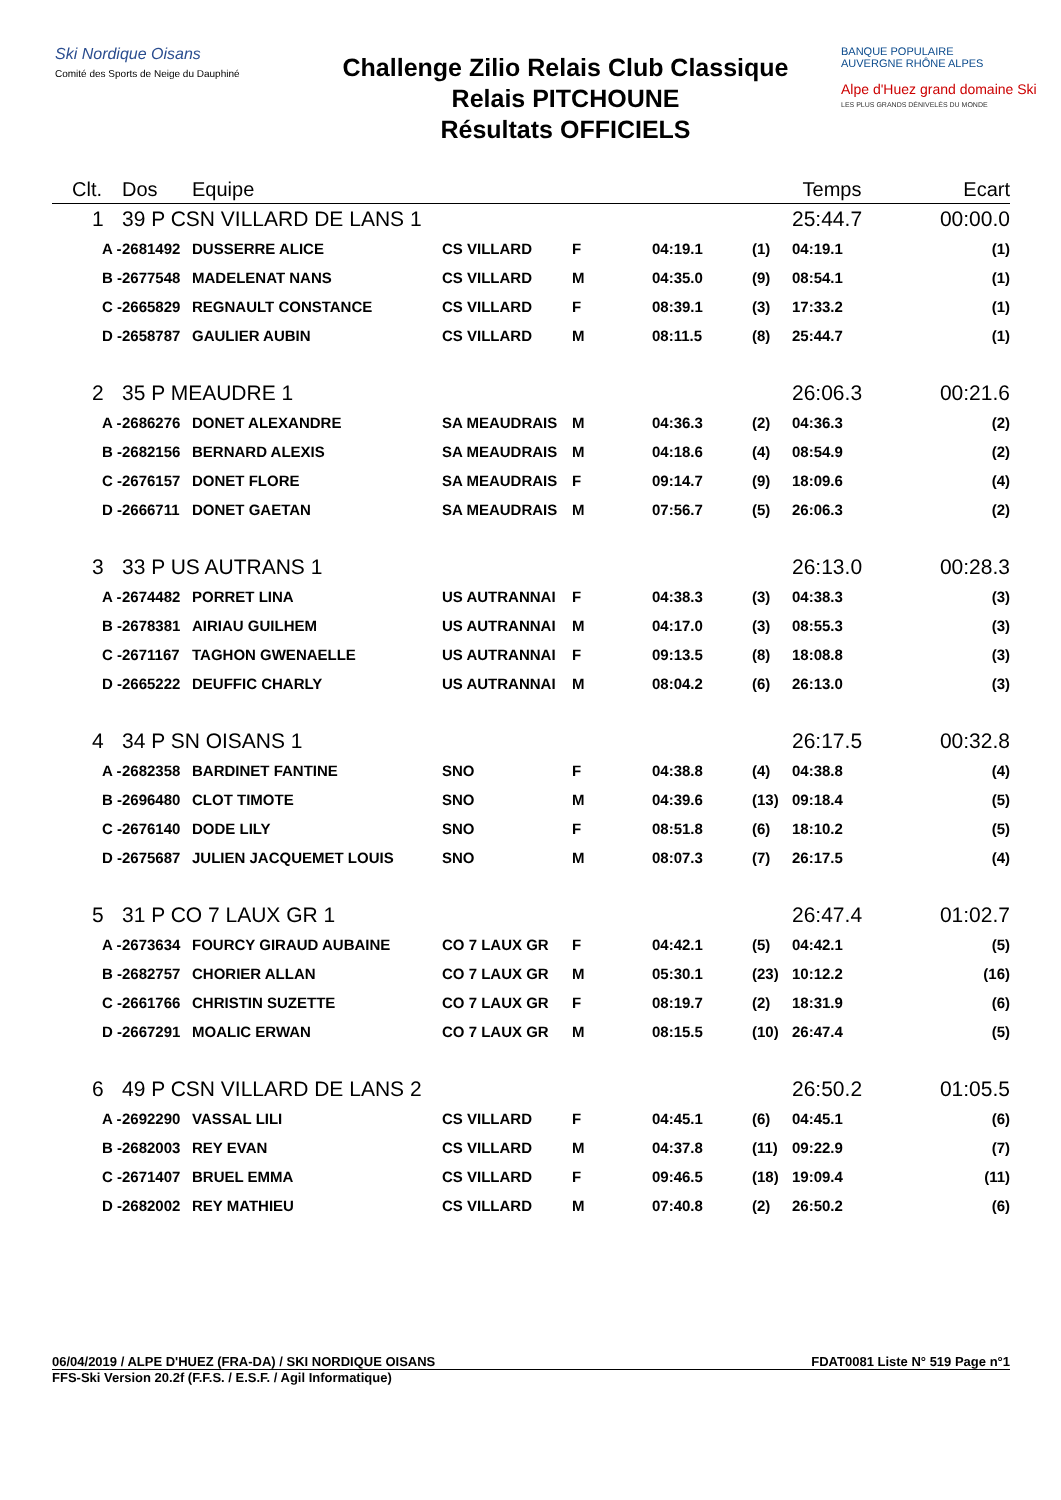Ski Nordique Oisans
Comité des Sports de Neige du Dauphiné
Challenge Zilio Relais Club Classique
Relais PITCHOUNE
Résultats OFFICIELS
BANQUE POPULAIRE
AUVERGNE RHÔNE ALPES
Alpe d'Huez grand domaine Ski
LES PLUS GRANDS DÉNIVELÉS DU MONDE
| Clt. | Dos | Equipe | | | | | Temps | Ecart |
| --- | --- | --- | --- | --- | --- | --- | --- | --- |
| 1 | 39 P CSN VILLARD DE LANS 1 | | | | | | 25:44.7 | 00:00.0 |
| A - | 2681492 | DUSSERRE ALICE | CS VILLARD | F | 04:19.1 | (1) | 04:19.1 | (1) |
| B - | 2677548 | MADELENAT NANS | CS VILLARD | M | 04:35.0 | (9) | 08:54.1 | (1) |
| C - | 2665829 | REGNAULT CONSTANCE | CS VILLARD | F | 08:39.1 | (3) | 17:33.2 | (1) |
| D - | 2658787 | GAULIER AUBIN | CS VILLARD | M | 08:11.5 | (8) | 25:44.7 | (1) |
| 2 | 35 P MEAUDRE 1 | | | | | | 26:06.3 | 00:21.6 |
| A - | 2686276 | DONET ALEXANDRE | SA MEAUDRAIS | M | 04:36.3 | (2) | 04:36.3 | (2) |
| B - | 2682156 | BERNARD ALEXIS | SA MEAUDRAIS | M | 04:18.6 | (4) | 08:54.9 | (2) |
| C - | 2676157 | DONET FLORE | SA MEAUDRAIS | F | 09:14.7 | (9) | 18:09.6 | (4) |
| D - | 2666711 | DONET GAETAN | SA MEAUDRAIS | M | 07:56.7 | (5) | 26:06.3 | (2) |
| 3 | 33 P US AUTRANS 1 | | | | | | 26:13.0 | 00:28.3 |
| A - | 2674482 | PORRET LINA | US AUTRANNAI | F | 04:38.3 | (3) | 04:38.3 | (3) |
| B - | 2678381 | AIRIAU GUILHEM | US AUTRANNAI | M | 04:17.0 | (3) | 08:55.3 | (3) |
| C - | 2671167 | TAGHON GWENAELLE | US AUTRANNAI | F | 09:13.5 | (8) | 18:08.8 | (3) |
| D - | 2665222 | DEUFFIC CHARLY | US AUTRANNAI | M | 08:04.2 | (6) | 26:13.0 | (3) |
| 4 | 34 P SN OISANS 1 | | | | | | 26:17.5 | 00:32.8 |
| A - | 2682358 | BARDINET FANTINE | SNO | F | 04:38.8 | (4) | 04:38.8 | (4) |
| B - | 2696480 | CLOT TIMOTE | SNO | M | 04:39.6 | (13) | 09:18.4 | (5) |
| C - | 2676140 | DODE LILY | SNO | F | 08:51.8 | (6) | 18:10.2 | (5) |
| D - | 2675687 | JULIEN JACQUEMET LOUIS | SNO | M | 08:07.3 | (7) | 26:17.5 | (4) |
| 5 | 31 P CO 7 LAUX GR 1 | | | | | | 26:47.4 | 01:02.7 |
| A - | 2673634 | FOURCY GIRAUD AUBAINE | CO 7 LAUX GR | F | 04:42.1 | (5) | 04:42.1 | (5) |
| B - | 2682757 | CHORIER ALLAN | CO 7 LAUX GR | M | 05:30.1 | (23) | 10:12.2 | (16) |
| C - | 2661766 | CHRISTIN SUZETTE | CO 7 LAUX GR | F | 08:19.7 | (2) | 18:31.9 | (6) |
| D - | 2667291 | MOALIC ERWAN | CO 7 LAUX GR | M | 08:15.5 | (10) | 26:47.4 | (5) |
| 6 | 49 P CSN VILLARD DE LANS 2 | | | | | | 26:50.2 | 01:05.5 |
| A - | 2692290 | VASSAL LILI | CS VILLARD | F | 04:45.1 | (6) | 04:45.1 | (6) |
| B - | 2682003 | REY EVAN | CS VILLARD | M | 04:37.8 | (11) | 09:22.9 | (7) |
| C - | 2671407 | BRUEL EMMA | CS VILLARD | F | 09:46.5 | (18) | 19:09.4 | (11) |
| D - | 2682002 | REY MATHIEU | CS VILLARD | M | 07:40.8 | (2) | 26:50.2 | (6) |
06/04/2019 / ALPE D'HUEZ (FRA-DA) / SKI NORDIQUE OISANS FDAT0081 Liste N° 519 Page n°1
FFS-Ski Version 20.2f (F.F.S. / E.S.F. / Agil Informatique)